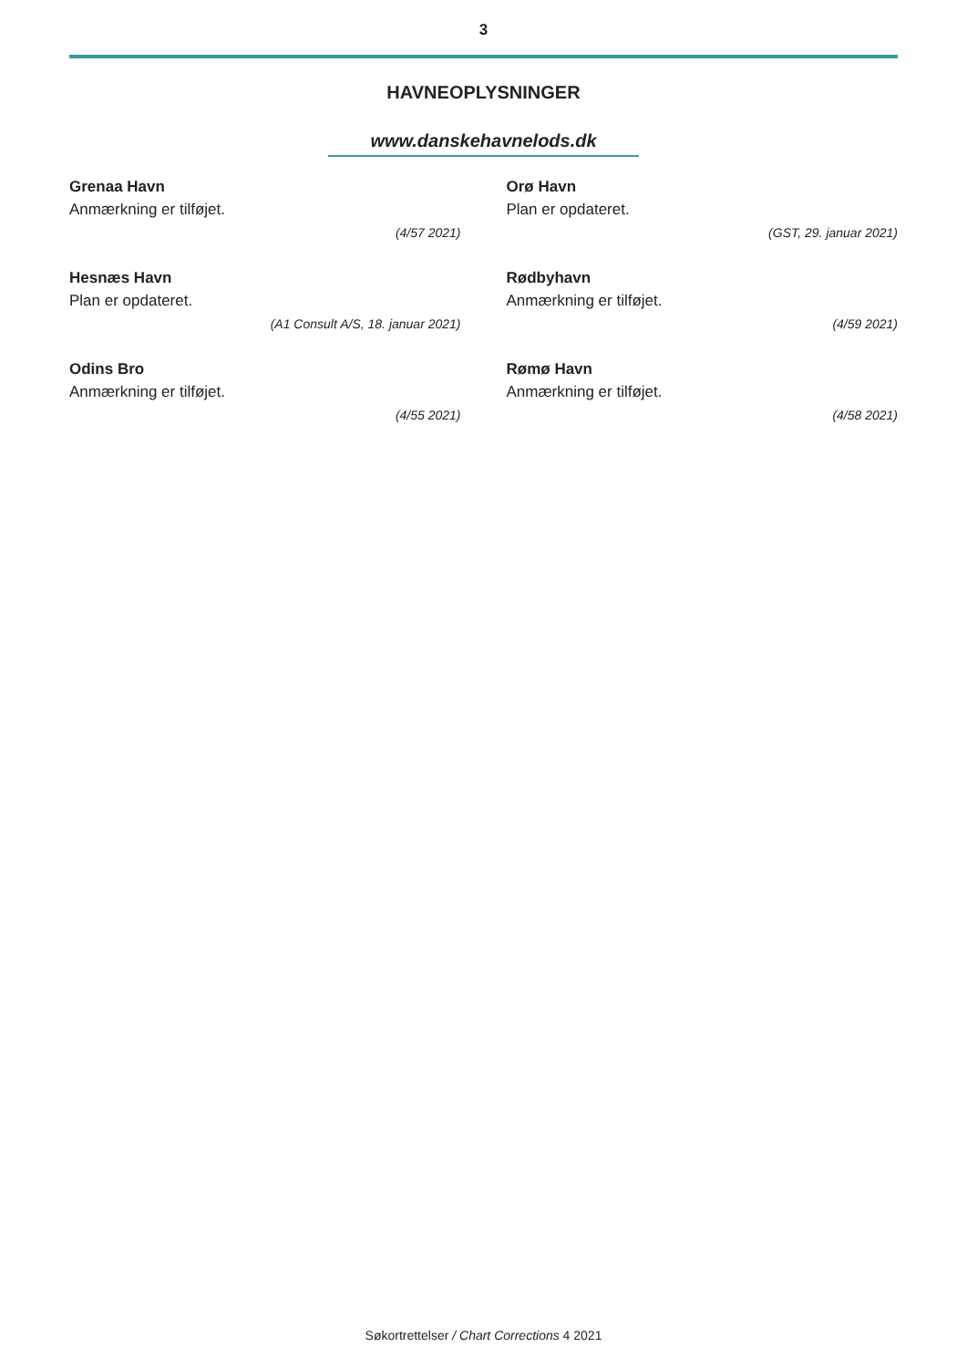3
HAVNEOPLYSNINGER
www.danskehavnelods.dk
Grenaa Havn
Anmærkning er tilføjet.
(4/57 2021)
Hesnæs Havn
Plan er opdateret.
(A1 Consult A/S, 18. januar 2021)
Odins Bro
Anmærkning er tilføjet.
(4/55 2021)
Orø Havn
Plan er opdateret.
(GST, 29. januar 2021)
Rødbyhavn
Anmærkning er tilføjet.
(4/59 2021)
Rømø Havn
Anmærkning er tilføjet.
(4/58 2021)
Søkortrettelser / Chart Corrections 4 2021